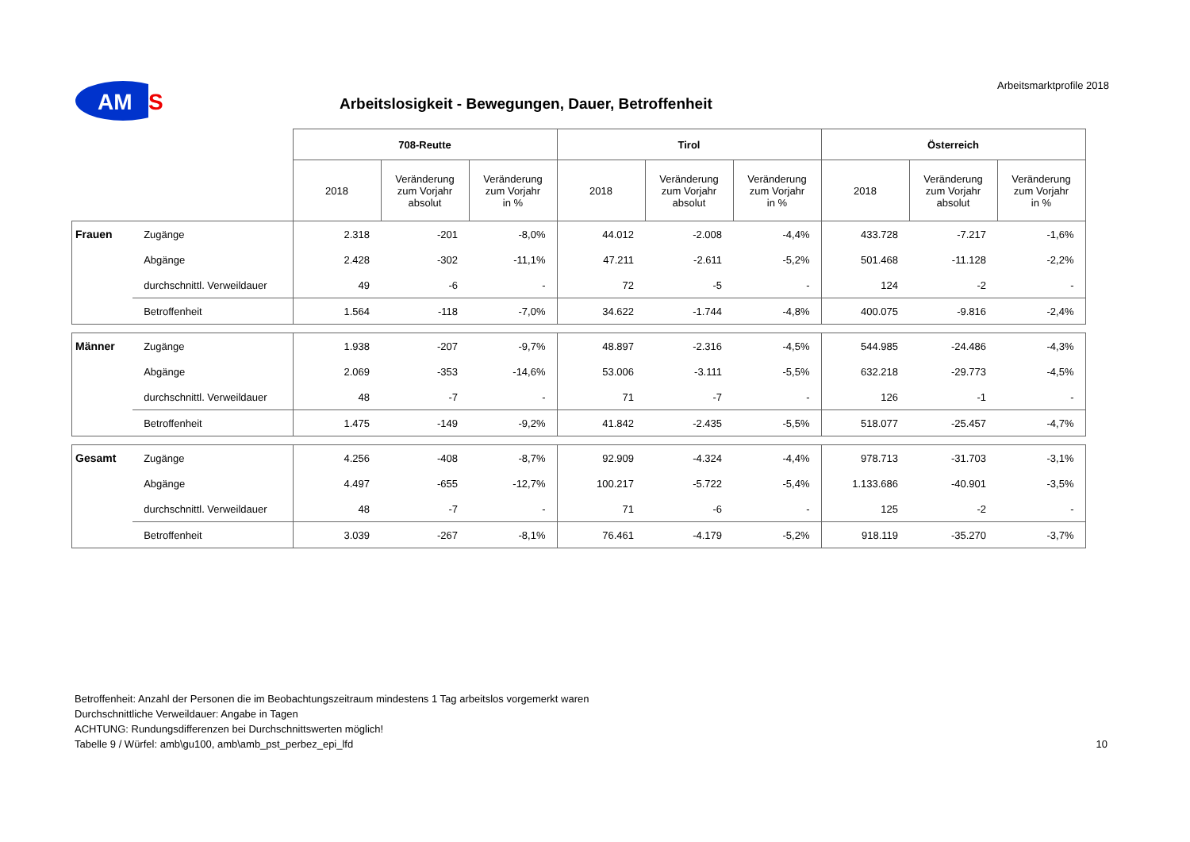AM
S
Arbeitsmarktprofile 2018
Arbeitslosigkeit - Bewegungen, Dauer, Betroffenheit
| | | 708-Reutte | | | Tirol | | | Österreich | | |
| | | 2018 | Veränderung zum Vorjahr absolut | Veränderung zum Vorjahr in % | 2018 | Veränderung zum Vorjahr absolut | Veränderung zum Vorjahr in % | 2018 | Veränderung zum Vorjahr absolut | Veränderung zum Vorjahr in % |
| Frauen | Zugänge | 2.318 | -201 | -8,0% | 44.012 | -2.008 | -4,4% | 433.728 | -7.217 | -1,6% |
| | Abgänge | 2.428 | -302 | -11,1% | 47.211 | -2.611 | -5,2% | 501.468 | -11.128 | -2,2% |
| | durchschnittl. Verweildauer | 49 | -6 | - | 72 | -5 | - | 124 | -2 | - |
| | Betroffenheit | 1.564 | -118 | -7,0% | 34.622 | -1.744 | -4,8% | 400.075 | -9.816 | -2,4% |
| Männer | Zugänge | 1.938 | -207 | -9,7% | 48.897 | -2.316 | -4,5% | 544.985 | -24.486 | -4,3% |
| | Abgänge | 2.069 | -353 | -14,6% | 53.006 | -3.111 | -5,5% | 632.218 | -29.773 | -4,5% |
| | durchschnittl. Verweildauer | 48 | -7 | - | 71 | -7 | - | 126 | -1 | - |
| | Betroffenheit | 1.475 | -149 | -9,2% | 41.842 | -2.435 | -5,5% | 518.077 | -25.457 | -4,7% |
| Gesamt | Zugänge | 4.256 | -408 | -8,7% | 92.909 | -4.324 | -4,4% | 978.713 | -31.703 | -3,1% |
| | Abgänge | 4.497 | -655 | -12,7% | 100.217 | -5.722 | -5,4% | 1.133.686 | -40.901 | -3,5% |
| | durchschnittl. Verweildauer | 48 | -7 | - | 71 | -6 | - | 125 | -2 | - |
| | Betroffenheit | 3.039 | -267 | -8,1% | 76.461 | -4.179 | -5,2% | 918.119 | -35.270 | -3,7% |
Betroffenheit: Anzahl der Personen die im Beobachtungszeitraum mindestens 1 Tag arbeitslos vorgemerkt waren
Durchschnittliche Verweildauer: Angabe in Tagen
ACHTUNG: Rundungsdifferenzen bei Durchschnittswerten möglich!
Tabelle 9 / Würfel: amb\gu100, amb\amb_pst_perbez_epi_lfd 10